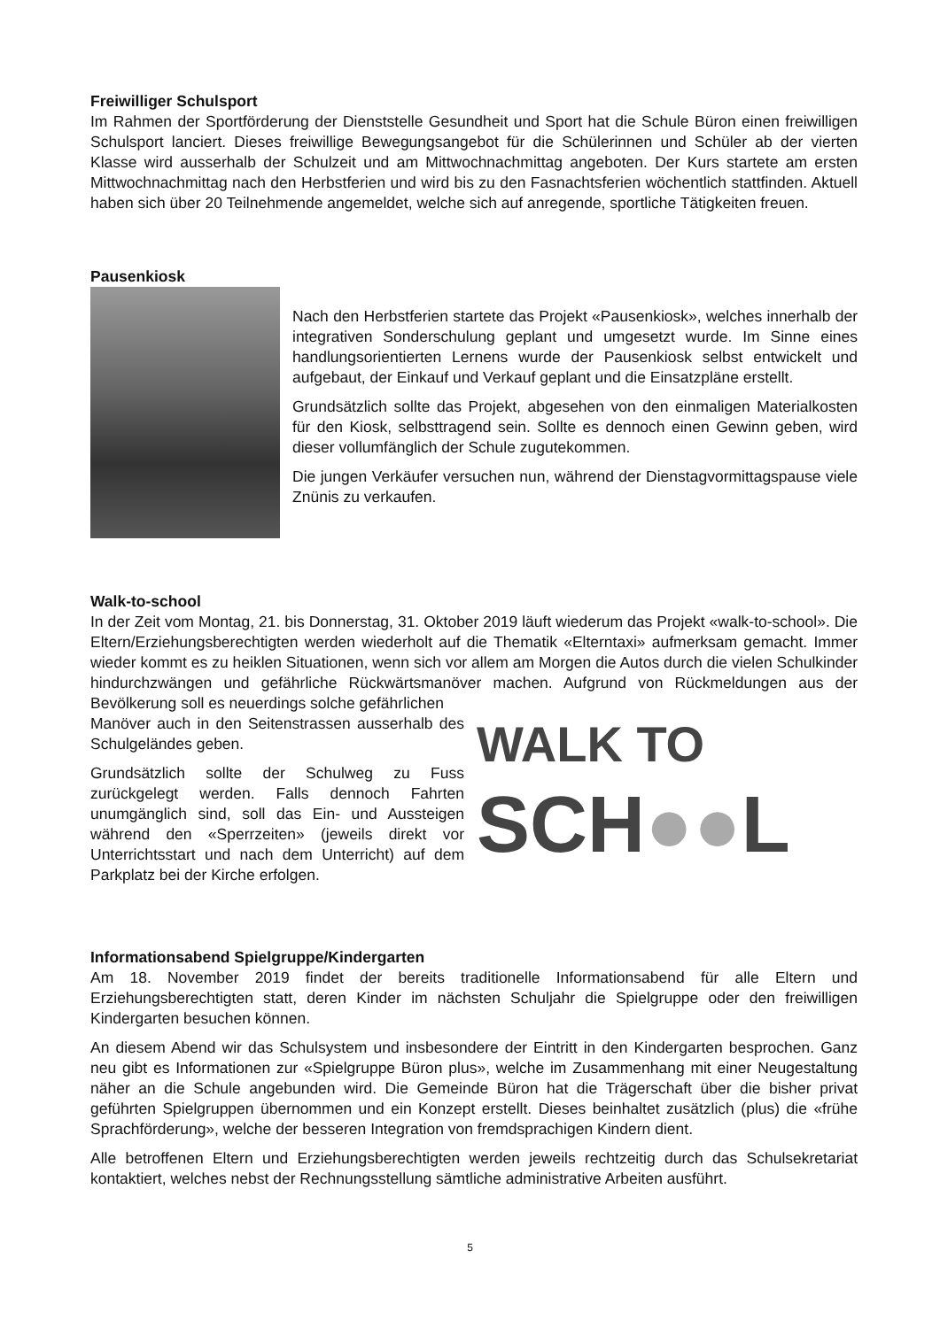Freiwilliger Schulsport
Im Rahmen der Sportförderung der Dienststelle Gesundheit und Sport hat die Schule Büron einen freiwilligen Schulsport lanciert. Dieses freiwillige Bewegungsangebot für die Schülerinnen und Schüler ab der vierten Klasse wird ausserhalb der Schulzeit und am Mittwochnachmittag angeboten. Der Kurs startete am ersten Mittwochnachmittag nach den Herbstferien und wird bis zu den Fasnachtsferien wöchentlich stattfinden. Aktuell haben sich über 20 Teilnehmende angemeldet, welche sich auf anregende, sportliche Tätigkeiten freuen.
Pausenkiosk
Nach den Herbstferien startete das Projekt «Pausenkiosk», welches innerhalb der integrativen Sonderschulung geplant und umgesetzt wurde. Im Sinne eines handlungsorientierten Lernens wurde der Pausenkiosk selbst entwickelt und aufgebaut, der Einkauf und Verkauf geplant und die Einsatzpläne erstellt.
Grundsätzlich sollte das Projekt, abgesehen von den einmaligen Materialkosten für den Kiosk, selbsttragend sein. Sollte es dennoch einen Gewinn geben, wird dieser vollumfänglich der Schule zugutekommen.
Die jungen Verkäufer versuchen nun, während der Dienstagvormittagspause viele Znünis zu verkaufen.
Walk-to-school
In der Zeit vom Montag, 21. bis Donnerstag, 31. Oktober 2019 läuft wiederum das Projekt «walk-to-school». Die Eltern/Erziehungsberechtigten werden wiederholt auf die Thematik «Elterntaxi» aufmerksam gemacht. Immer wieder kommt es zu heiklen Situationen, wenn sich vor allem am Morgen die Autos durch die vielen Schulkinder hindurchzwängen und gefährliche Rückwärtsmanöver machen. Aufgrund von Rückmeldungen aus der Bevölkerung soll es neuerdings solche gefährlichen
Manöver auch in den Seitenstrassen ausserhalb des Schulgeländes geben.
Grundsätzlich sollte der Schulweg zu Fuss zurückgelegt werden. Falls dennoch Fahrten unumgänglich sind, soll das Ein- und Aussteigen während den «Sperrzeiten» (jeweils direkt vor Unterrichtsstart und nach dem Unterricht) auf dem Parkplatz bei der Kirche erfolgen.
WALK TO
SCH●●L
Informationsabend Spielgruppe/Kindergarten
Am 18. November 2019 findet der bereits traditionelle Informationsabend für alle Eltern und Erziehungsberechtigten statt, deren Kinder im nächsten Schuljahr die Spielgruppe oder den freiwilligen Kindergarten besuchen können.
An diesem Abend wir das Schulsystem und insbesondere der Eintritt in den Kindergarten besprochen. Ganz neu gibt es Informationen zur «Spielgruppe Büron plus», welche im Zusammenhang mit einer Neugestaltung näher an die Schule angebunden wird. Die Gemeinde Büron hat die Trägerschaft über die bisher privat geführten Spielgruppen übernommen und ein Konzept erstellt. Dieses beinhaltet zusätzlich (plus) die «frühe Sprachförderung», welche der besseren Integration von fremdsprachigen Kindern dient.
Alle betroffenen Eltern und Erziehungsberechtigten werden jeweils rechtzeitig durch das Schulsekretariat kontaktiert, welches nebst der Rechnungsstellung sämtliche administrative Arbeiten ausführt.
5